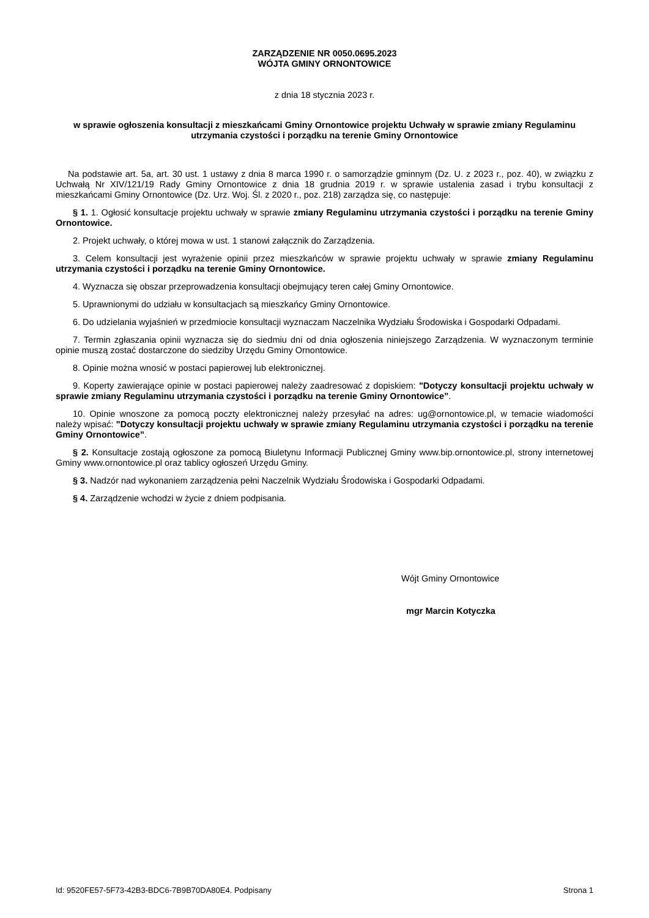ZARZĄDZENIE NR 0050.0695.2023
WÓJTA GMINY ORNONTOWICE
z dnia 18 stycznia 2023 r.
w sprawie ogłoszenia konsultacji z mieszkańcami Gminy Ornontowice projektu Uchwały w sprawie zmiany Regulaminu utrzymania czystości i porządku na terenie Gminy Ornontowice
Na podstawie art. 5a, art. 30 ust. 1 ustawy z dnia 8 marca 1990 r. o samorządzie gminnym (Dz. U. z 2023 r., poz. 40), w związku z Uchwałą Nr XIV/121/19 Rady Gminy Ornontowice z dnia 18 grudnia 2019 r. w sprawie ustalenia zasad i trybu konsultacji z mieszkańcami Gminy Ornontowice (Dz. Urz. Woj. Śl. z 2020 r., poz. 218) zarządza się, co następuje:
§ 1. 1. Ogłosić konsultacje projektu uchwały w sprawie zmiany Regulaminu utrzymania czystości i porządku na terenie Gminy Ornontowice.
2. Projekt uchwały, o której mowa w ust. 1 stanowi załącznik do Zarządzenia.
3. Celem konsultacji jest wyrażenie opinii przez mieszkańców w sprawie projektu uchwały w sprawie zmiany Regulaminu utrzymania czystości i porządku na terenie Gminy Ornontowice.
4. Wyznacza się obszar przeprowadzenia konsultacji obejmujący teren całej Gminy Ornontowice.
5. Uprawnionymi do udziału w konsultacjach są mieszkańcy Gminy Ornontowice.
6. Do udzielania wyjaśnień w przedmiocie konsultacji wyznaczam Naczelnika Wydziału Środowiska i Gospodarki Odpadami.
7. Termin zgłaszania opinii wyznacza się do siedmiu dni od dnia ogłoszenia niniejszego Zarządzenia. W wyznaczonym terminie opinie muszą zostać dostarczone do siedziby Urzędu Gminy Ornontowice.
8. Opinie można wnosić w postaci papierowej lub elektronicznej.
9. Koperty zawierające opinie w postaci papierowej należy zaadresować z dopiskiem: "Dotyczy konsultacji projektu uchwały w sprawie zmiany Regulaminu utrzymania czystości i porządku na terenie Gminy Ornontowice”.
10. Opinie wnoszone za pomocą poczty elektronicznej należy przesyłać na adres: ug@ornontowice.pl, w temacie wiadomości należy wpisać: "Dotyczy konsultacji projektu uchwały w sprawie zmiany Regulaminu utrzymania czystości i porządku na terenie Gminy Ornontowice”.
§ 2. Konsultacje zostają ogłoszone za pomocą Biuletynu Informacji Publicznej Gminy www.bip.ornontowice.pl, strony internetowej Gminy www.ornontowice.pl oraz tablicy ogłoszeń Urzędu Gminy.
§ 3. Nadzór nad wykonaniem zarządzenia pełni Naczelnik Wydziału Środowiska i Gospodarki Odpadami.
§ 4. Zarządzenie wchodzi w życie z dniem podpisania.
Wójt Gminy Ornontowice
mgr Marcin Kotyczka
Id: 9520FE57-5F73-42B3-BDC6-7B9B70DA80E4. Podpisany Strona 1